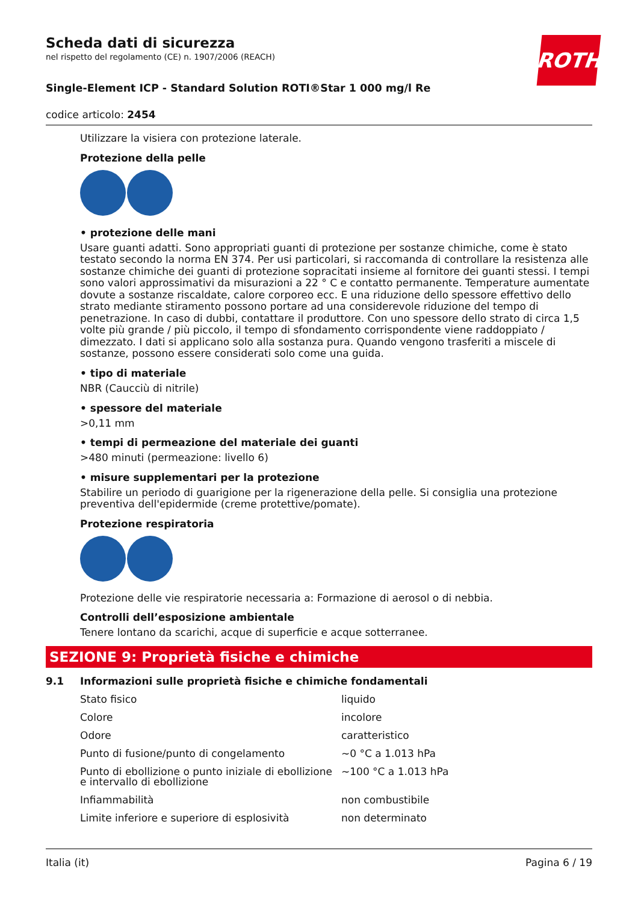Scheda dati di sicurezza
nel rispetto del regolamento (CE) n. 1907/2006 (REACH)
ROTH
Single-Element ICP - Standard Solution ROTI®Star 1 000 mg/l Re
codice articolo: 2454
Utilizzare la visiera con protezione laterale.
Protezione della pelle
• protezione delle mani
Usare guanti adatti. Sono appropriati guanti di protezione per sostanze chimiche, come è stato testato secondo la norma EN 374. Per usi particolari, si raccomanda di controllare la resistenza alle sostanze chimiche dei guanti di protezione sopracitati insieme al fornitore dei guanti stessi. I tempi sono valori approssimativi da misurazioni a 22 ° C e contatto permanente. Temperature aumentate dovute a sostanze riscaldate, calore corporeo ecc. E una riduzione dello spessore effettivo dello strato mediante stiramento possono portare ad una considerevole riduzione del tempo di penetrazione. In caso di dubbi, contattare il produttore. Con uno spessore dello strato di circa 1,5 volte più grande / più piccolo, il tempo di sfondamento corrispondente viene raddoppiato / dimezzato. I dati si applicano solo alla sostanza pura. Quando vengono trasferiti a miscele di sostanze, possono essere considerati solo come una guida.
• tipo di materiale
NBR (Caucciù di nitrile)
• spessore del materiale
>0,11 mm
• tempi di permeazione del materiale dei guanti
>480 minuti (permeazione: livello 6)
• misure supplementari per la protezione
Stabilire un periodo di guarigione per la rigenerazione della pelle. Si consiglia una protezione preventiva dell'epidermide (creme protettive/pomate).
Protezione respiratoria
Protezione delle vie respiratorie necessaria a: Formazione di aerosol o di nebbia.
Controlli dell’esposizione ambientale
Tenere lontano da scarichi, acque di superficie e acque sotterranee.
SEZIONE 9: Proprietà fisiche e chimiche
9.1 Informazioni sulle proprietà fisiche e chimiche fondamentali
| Stato fisico | liquido |
| Colore | incolore |
| Odore | caratteristico |
| Punto di fusione/punto di congelamento | ~0 °C a 1.013 hPa |
| Punto di ebollizione o punto iniziale di ebollizione e intervallo di ebollizione | ~100 °C a 1.013 hPa |
| Infiammabilità | non combustibile |
| Limite inferiore e superiore di esplosività | non determinato |
Italia (it) Pagina 6 / 19